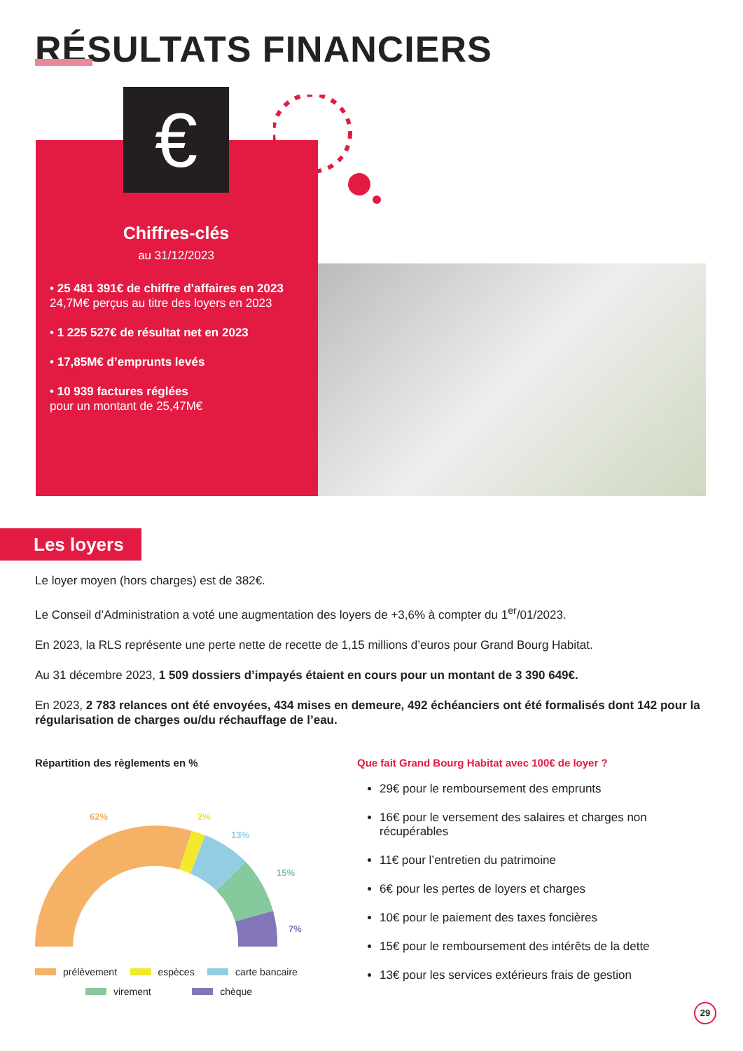RÉSULTATS FINANCIERS
Chiffres-clés
au 31/12/2023
• 25 481 391€ de chiffre d’affaires en 2023
24,7M€ perçus au titre des loyers en 2023
• 1 225 527€ de résultat net en 2023
• 17,85M€ d’emprunts levés
• 10 939 factures réglées
pour un montant de 25,47M€
€
Les loyers
Le loyer moyen (hors charges) est de 382€.
Le Conseil d’Administration a voté une augmentation des loyers de +3,6% à compter du 1<sup>er</sup>/01/2023.
En 2023, la RLS représente une perte nette de recette de 1,15 millions d’euros pour Grand Bourg Habitat.
Au 31 décembre 2023, 1 509 dossiers d’impayés étaient en cours pour un montant de 3 390 649€.
En 2023, 2 783 relances ont été envoyées, 434 mises en demeure, 492 échéanciers ont été formalisés dont 142 pour la régularisation de charges ou/du réchauffage de l’eau.
Répartition des règlements en %
62%
2%
13%
15%
7%
prélèvement espèces carte bancaire
virement chèque
Que fait Grand Bourg Habitat avec 100€ de loyer ?
29€ pour le remboursement des emprunts
16€ pour le versement des salaires et charges non récupérables
11€ pour l’entretien du patrimoine
6€ pour les pertes de loyers et charges
10€ pour le paiement des taxes foncières
15€ pour le remboursement des intérêts de la dette
13€ pour les services extérieurs frais de gestion
29